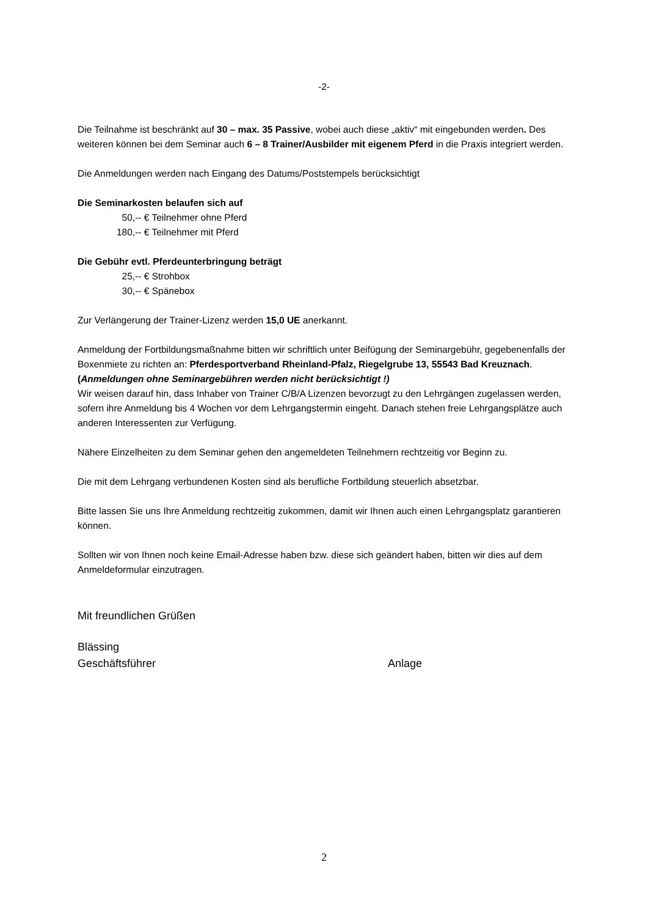-2-
Die Teilnahme ist beschränkt auf 30 – max. 35 Passive, wobei auch diese „aktiv“ mit eingebunden werden. Des weiteren können bei dem Seminar auch 6 – 8 Trainer/Ausbilder mit eigenem Pferd in die Praxis integriert werden.
Die Anmeldungen werden nach Eingang des Datums/Poststempels berücksichtigt
Die Seminarkosten belaufen sich auf
50,-- € Teilnehmer ohne Pferd
180,-- € Teilnehmer mit Pferd
Die Gebühr evtl. Pferdeunterbringung beträgt
25,-- € Strohbox
30,-- € Spänebox
Zur Verlängerung der Trainer-Lizenz werden 15,0 UE anerkannt.
Anmeldung der Fortbildungsmaßnahme bitten wir schriftlich unter Beifügung der Seminargebühr, gegebenenfalls der Boxenmiete zu richten an: Pferdesportverband Rheinland-Pfalz, Riegelgrube 13, 55543 Bad Kreuznach. (Anmeldungen ohne Seminargebühren werden nicht berücksichtigt !)
Wir weisen darauf hin, dass Inhaber von Trainer C/B/A Lizenzen bevorzugt zu den Lehrgängen zugelassen werden, sofern ihre Anmeldung bis 4 Wochen vor dem Lehrgangstermin eingeht. Danach stehen freie Lehrgangsplätze auch anderen Interessenten zur Verfügung.
Nähere Einzelheiten zu dem Seminar gehen den angemeldeten Teilnehmern rechtzeitig vor Beginn zu.
Die mit dem Lehrgang verbundenen Kosten sind als berufliche Fortbildung steuerlich absetzbar.
Bitte lassen Sie uns Ihre Anmeldung rechtzeitig zukommen, damit wir Ihnen auch einen Lehrgangsplatz garantieren können.
Sollten wir von Ihnen noch keine Email-Adresse haben bzw. diese sich geändert haben, bitten wir dies auf dem Anmeldeformular einzutragen.
Mit freundlichen Grüßen
Blässing
Geschäftsführer Anlage
2